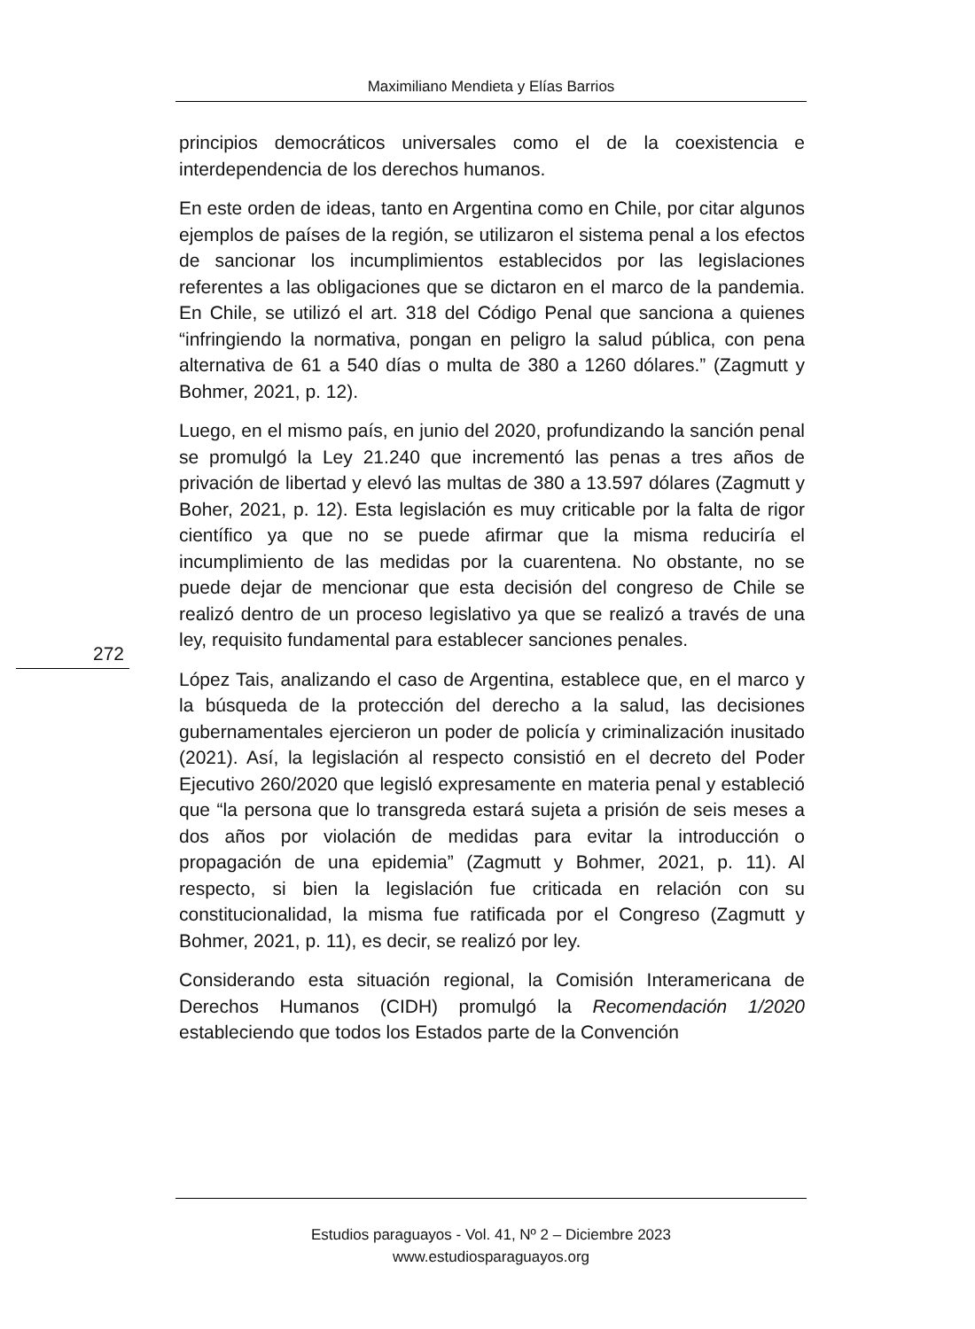Maximiliano Mendieta y Elías Barrios
principios democráticos universales como el de la coexistencia e interdependencia de los derechos humanos.
En este orden de ideas, tanto en Argentina como en Chile, por citar algunos ejemplos de países de la región, se utilizaron el sistema penal a los efectos de sancionar los incumplimientos establecidos por las legislaciones referentes a las obligaciones que se dictaron en el marco de la pandemia. En Chile, se utilizó el art. 318 del Código Penal que sanciona a quienes “infringiendo la normativa, pongan en peligro la salud pública, con pena alternativa de 61 a 540 días o multa de 380 a 1260 dólares.” (Zagmutt y Bohmer, 2021, p. 12).
Luego, en el mismo país, en junio del 2020, profundizando la sanción penal se promulgó la Ley 21.240 que incrementó las penas a tres años de privación de libertad y elevó las multas de 380 a 13.597 dólares (Zagmutt y Boher, 2021, p. 12). Esta legislación es muy criticable por la falta de rigor científico ya que no se puede afirmar que la misma reduciría el incumplimiento de las medidas por la cuarentena. No obstante, no se puede dejar de mencionar que esta decisión del congreso de Chile se realizó dentro de un proceso legislativo ya que se realizó a través de una ley, requisito fundamental para establecer sanciones penales.
López Tais, analizando el caso de Argentina, establece que, en el marco y la búsqueda de la protección del derecho a la salud, las decisiones gubernamentales ejercieron un poder de policía y criminalización inusitado (2021). Así, la legislación al respecto consistió en el decreto del Poder Ejecutivo 260/2020 que legisló expresamente en materia penal y estableció que “la persona que lo transgreda estará sujeta a prisión de seis meses a dos años por violación de medidas para evitar la introducción o propagación de una epidemia” (Zagmutt y Bohmer, 2021, p. 11). Al respecto, si bien la legislación fue criticada en relación con su constitucionalidad, la misma fue ratificada por el Congreso (Zagmutt y Bohmer, 2021, p. 11), es decir, se realizó por ley.
Considerando esta situación regional, la Comisión Interamericana de Derechos Humanos (CIDH) promulgó la Recomendación 1/2020 estableciendo que todos los Estados parte de la Convención
272
Estudios paraguayos - Vol. 41, Nº 2 – Diciembre 2023
www.estudiosparaguayos.org